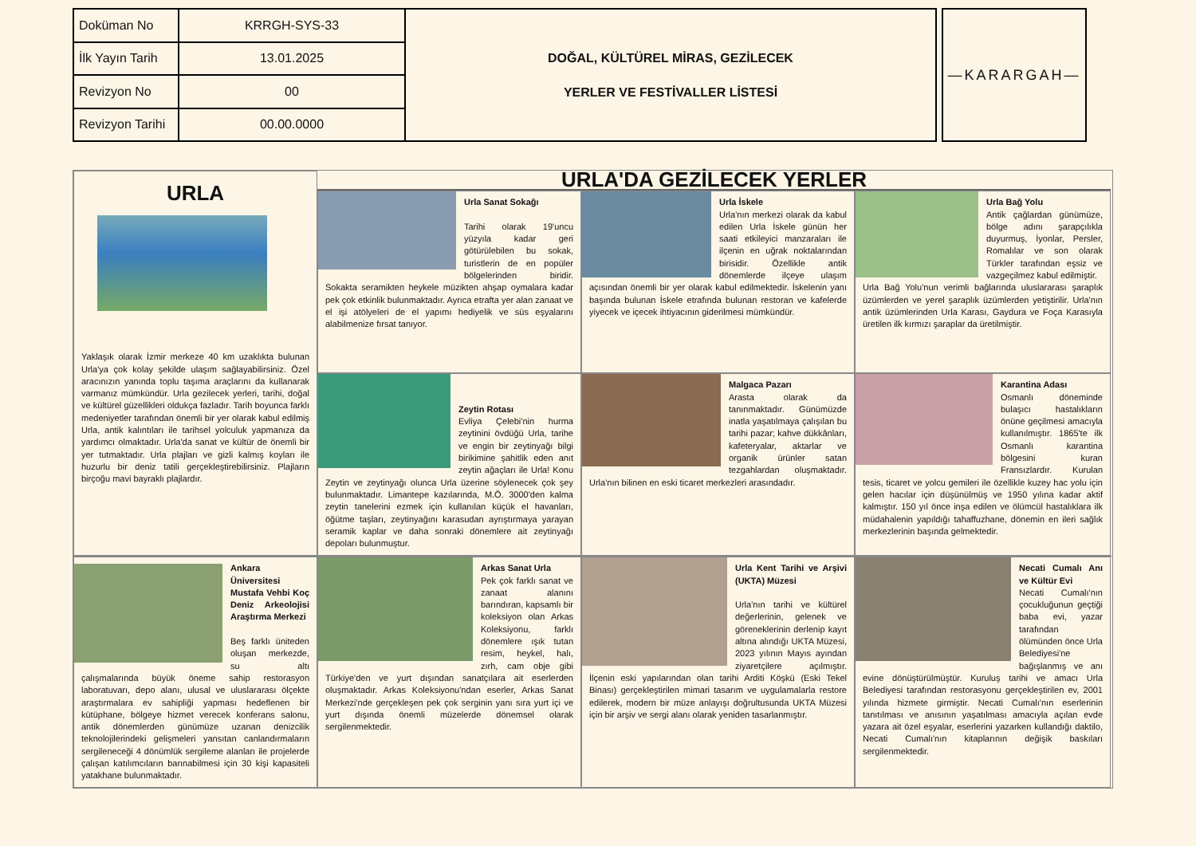| Doküman No | KRRGH-SYS-33 | DOĞAL, KÜLTÜREL MİRAS, GEZİLECEK YERLER VE FESTİVALLER LİSTESİ |
| İlk Yayın Tarih | 13.01.2025 | |
| Revizyon No | 00 | |
| Revizyon Tarihi | 00.00.0000 | |
—KARARGAH—
URLA
Yaklaşık olarak İzmir merkeze 40 km uzaklıkta bulunan Urla'ya çok kolay şekilde ulaşım sağlayabilirsiniz. Özel aracınızın yanında toplu taşıma araçlarını da kullanarak varmanız mümkündür. Urla gezilecek yerleri, tarihi, doğal ve kültürel güzellikleri oldukça fazladır. Tarih boyunca farklı medeniyetler tarafından önemli bir yer olarak kabul edilmiş Urla, antik kalıntıları ile tarihsel yolculuk yapmanıza da yardımcı olmaktadır. Urla'da sanat ve kültür de önemli bir yer tutmaktadır. Urla plajları ve gizli kalmış koyları ile huzurlu bir deniz tatili gerçekleştirebilirsiniz. Plajların birçoğu mavi bayraklı plajlardır.
URLA'DA GEZİLECEK YERLER
Urla Sanat Sokağı
Tarihi olarak 19'uncu yüzyıla kadar geri götürülebilen bu sokak, turistlerin de en popüler bölgelerinden biridir. Sokakta seramikten heykele müzikten ahşap oymalara kadar pek çok etkinlik bulunmaktadır. Ayrıca etrafta yer alan zanaat ve el işi atölyeleri de el yapımı hediyelik ve süs eşyalarını alabilmenize fırsat tanıyor.
Urla İskele
Urla'nın merkezi olarak da kabul edilen Urla İskele günün her saati etkileyici manzaraları ile ilçenin en uğrak noktalarından birisidir. Özellikle antik dönemlerde ilçeye ulaşım açısından önemli bir yer olarak kabul edilmektedir. İskelenin yanı başında bulunan İskele etrafında bulunan restoran ve kafelerde yiyecek ve içecek ihtiyacının giderilmesi mümkündür.
Urla Bağ Yolu
Antik çağlardan günümüze, bölge adını şarapçılıkla duyurmuş, İyonlar, Persler, Romalılar ve son olarak Türkler tarafından eşsiz ve vazgeçilmez kabul edilmiştir.
Urla Bağ Yolu'nun verimli bağlarında uluslararası şaraplık üzümlerden ve yerel şaraplık üzümlerden yetiştirilir. Urla'nın antik üzümlerinden Urla Karası, Gaydura ve Foça Karasıyla üretilen ilk kırmızı şaraplar da üretilmiştir.
Zeytin Rotası
Evliya Çelebi'nin hurma zeytinini övdüğü Urla, tarihe ve engin bir zeytinyağı bilgi birikimine şahitlik eden anıt zeytin ağaçları ile Urla! Konu Zeytin ve zeytinyağı olunca Urla üzerine söylenecek çok şey bulunmaktadır. Limantepe kazılarında, M.Ö. 3000'den kalma zeytin tanelerini ezmek için kullanılan küçük el havanları, öğütme taşları, zeytinyağını karasudan ayrıştırmaya yarayan seramik kaplar ve daha sonraki dönemlere ait zeytinyağı depoları bulunmuştur.
Malgaca Pazarı
Arasta olarak da tanınmaktadır. Günümüzde inatla yaşatılmaya çalışılan bu tarihi pazar; kahve dükkânları, kafeteryalar, aktarlar ve organik ürünler satan tezgahlardan oluşmaktadır. Urla'nın bilinen en eski ticaret merkezleri arasındadır.
Karantina Adası
Osmanlı döneminde bulaşıcı hastalıkların önüne geçilmesi amacıyla kullanılmıştır. 1865'te ilk Osmanlı karantina bölgesini kuran Fransızlardır. Kurulan tesis, ticaret ve yolcu gemileri ile özellikle kuzey hac yolu için gelen hacılar için düşünülmüş ve 1950 yılına kadar aktif kalmıştır. 150 yıl önce inşa edilen ve ölümcül hastalıklara ilk müdahalenin yapıldığı tahaffuzhane, dönemin en ileri sağlık merkezlerinin başında gelmektedir.
Ankara Üniversitesi Mustafa Vehbi Koç Deniz Arkeolojisi Araştırma Merkezi
Beş farklı üniteden oluşan merkezde, su altı çalışmalarında büyük öneme sahip restorasyon laboratuvarı, depo alanı, ulusal ve uluslararası ölçekte araştırmalara ev sahipliği yapması hedeflenen bir kütüphane, bölgeye hizmet verecek konferans salonu, antik dönemlerden günümüze uzanan denizcilik teknolojilerindeki gelişmeleri yansıtan canlandırmaların sergileneceği 4 dönümlük sergileme alanları ile projelerde çalışan katılımcıların barınabilmesi için 30 kişi kapasiteli yatakhane bulunmaktadır.
Arkas Sanat Urla
Pek çok farklı sanat ve zanaat alanını barındıran, kapsamlı bir koleksiyon olan Arkas Koleksiyonu, farklı dönemlere ışık tutan resim, heykel, halı, zırh, cam obje gibi Türkiye'den ve yurt dışından sanatçılara ait eserlerden oluşmaktadır. Arkas Koleksiyonu'ndan eserler, Arkas Sanat Merkezi'nde gerçekleşen pek çok serginin yanı sıra yurt içi ve yurt dışında önemli müzelerde dönemsel olarak sergilenmektedir.
Urla Kent Tarihi ve Arşivi (UKTA) Müzesi
Urla'nın tarihi ve kültürel değerlerinin, gelenek ve göreneklerinin derlenip kayıt altına alındığı UKTA Müzesi, 2023 yılının Mayıs ayından ziyaretçilere açılmıştır. İlçenin eski yapılarından olan tarihi Arditi Köşkü (Eski Tekel Binası) gerçekleştirilen mimari tasarım ve uygulamalarla restore edilerek, modern bir müze anlayışı doğrultusunda UKTA Müzesi için bir arşiv ve sergi alanı olarak yeniden tasarlanmıştır.
Necati Cumalı Anı ve Kültür Evi
Necati Cumalı'nın çocukluğunun geçtiği baba evi, yazar tarafından ölümünden önce Urla Belediyesi'ne bağışlanmış ve anı evine dönüştürülmüştür. Kuruluş tarihi ve amacı Urla Belediyesi tarafından restorasyonu gerçekleştirilen ev, 2001 yılında hizmete girmiştir. Necati Cumalı'nın eserlerinin tanıtılması ve anısının yaşatılması amacıyla açılan evde yazara ait özel eşyalar, eserlerini yazarken kullandığı daktilo, Necati Cumalı'nın kitaplarının değişik baskıları sergilenmektedir.